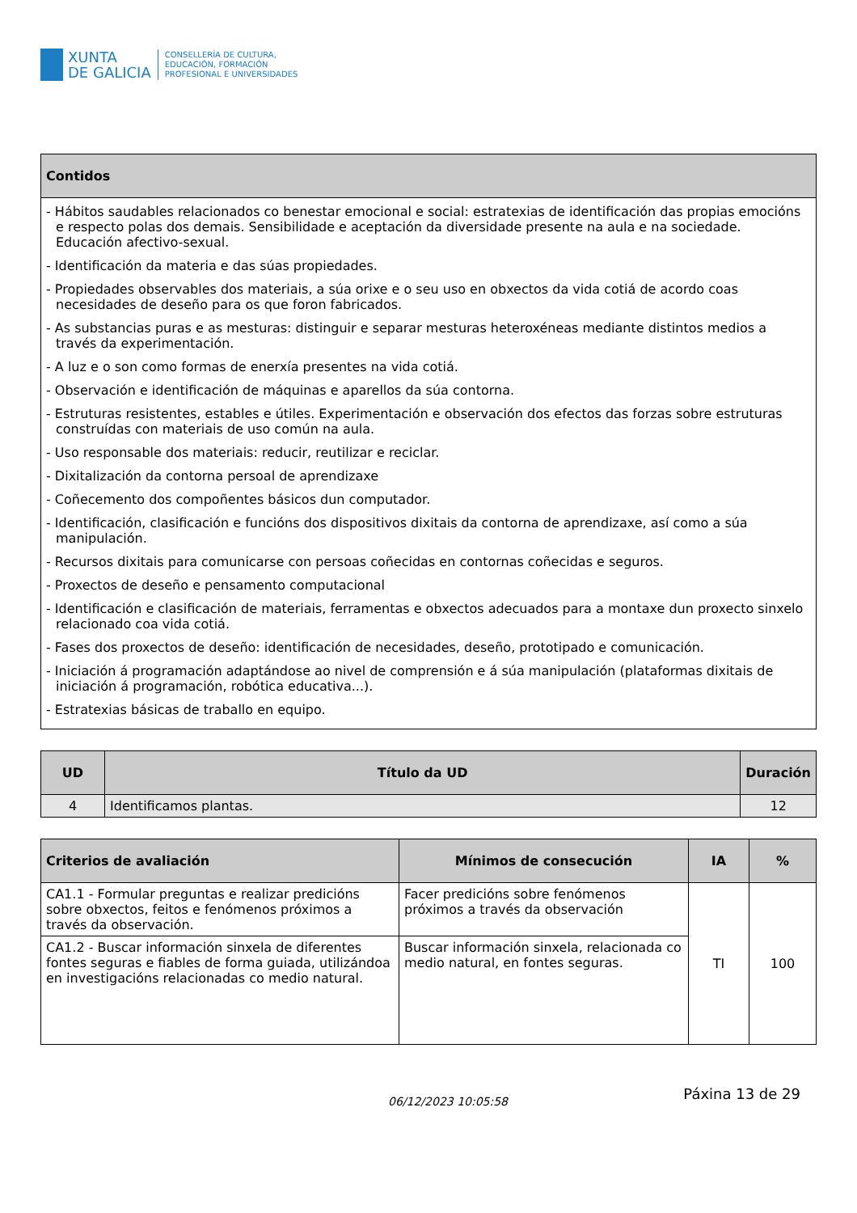XUNTA
DE GALICIA
CONSELLERÍA DE CULTURA,
EDUCACIÓN, FORMACIÓN
PROFESIONAL E UNIVERSIDADES
| Contidos |
| --- |
| - Hábitos saudables relacionados co benestar emocional e social: estratexias de identificación das propias emocións e respecto polas dos demais. Sensibilidade e aceptación da diversidade presente na aula e na sociedade. Educación afectivo-sexual. - Identificación da materia e das súas propiedades. - Propiedades observables dos materiais, a súa orixe e o seu uso en obxectos da vida cotiá de acordo coas necesidades de deseño para os que foron fabricados. - As substancias puras e as mesturas: distinguir e separar mesturas heteroxéneas mediante distintos medios a través da experimentación. - A luz e o son como formas de enerxía presentes na vida cotiá. - Observación e identificación de máquinas e aparellos da súa contorna. - Estruturas resistentes, estables e útiles. Experimentación e observación dos efectos das forzas sobre estruturas construídas con materiais de uso común na aula. - Uso responsable dos materiais: reducir, reutilizar e reciclar. - Dixitalización da contorna persoal de aprendizaxe - Coñecemento dos compoñentes básicos dun computador. - Identificación, clasificación e funcións dos dispositivos dixitais da contorna de aprendizaxe, así como a súa manipulación. - Recursos dixitais para comunicarse con persoas coñecidas en contornas coñecidas e seguros. - Proxectos de deseño e pensamento computacional - Identificación e clasificación de materiais, ferramentas e obxectos adecuados para a montaxe dun proxecto sinxelo relacionado coa vida cotiá. - Fases dos proxectos de deseño: identificación de necesidades, deseño, prototipado e comunicación. - Iniciación á programación adaptándose ao nivel de comprensión e á súa manipulación (plataformas dixitais de iniciación á programación, robótica educativa...). - Estratexias básicas de traballo en equipo. |
| UD | Título da UD | Duración |
| --- | --- | --- |
| 4 | Identificamos plantas. | 12 |
| Criterios de avaliación | Mínimos de consecución | IA | % |
| --- | --- | --- | --- |
| CA1.1 - Formular preguntas e realizar predicións sobre obxectos, feitos e fenómenos próximos a través da observación. | Facer predicións sobre fenómenos próximos a través da observación | TI | 100 |
| CA1.2 - Buscar información sinxela de diferentes fontes seguras e fiables de forma guiada, utilizándoa en investigacións relacionadas co medio natural. | Buscar información sinxela, relacionada co medio natural, en fontes seguras. | | |
06/12/2023 10:05:58 Páxina 13 de 29